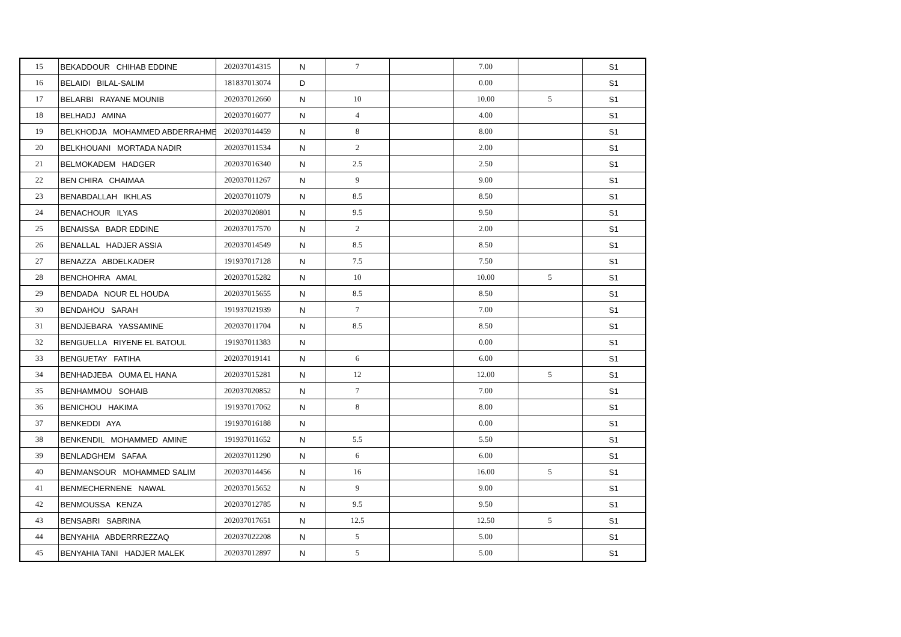| 15 | BEKADDOUR CHIHAB EDDINE | 202037014315 | N | 7 | | 7.00 | | S1 |
| 16 | BELAIDI BILAL-SALIM | 181837013074 | D | | | 0.00 | | S1 |
| 17 | BELARBI RAYANE MOUNIB | 202037012660 | N | 10 | | 10.00 | 5 | S1 |
| 18 | BELHADJ AMINA | 202037016077 | N | 4 | | 4.00 | | S1 |
| 19 | BELKHODJA MOHAMMED ABDERRAHME | 202037014459 | N | 8 | | 8.00 | | S1 |
| 20 | BELKHOUANI MORTADA NADIR | 202037011534 | N | 2 | | 2.00 | | S1 |
| 21 | BELMOKADEM HADGER | 202037016340 | N | 2.5 | | 2.50 | | S1 |
| 22 | BEN CHIRA CHAIMAA | 202037011267 | N | 9 | | 9.00 | | S1 |
| 23 | BENABDALLAH IKHLAS | 202037011079 | N | 8.5 | | 8.50 | | S1 |
| 24 | BENACHOUR ILYAS | 202037020801 | N | 9.5 | | 9.50 | | S1 |
| 25 | BENAISSA BADR EDDINE | 202037017570 | N | 2 | | 2.00 | | S1 |
| 26 | BENALLAL HADJER ASSIA | 202037014549 | N | 8.5 | | 8.50 | | S1 |
| 27 | BENAZZA ABDELKADER | 191937017128 | N | 7.5 | | 7.50 | | S1 |
| 28 | BENCHOHRA AMAL | 202037015282 | N | 10 | | 10.00 | 5 | S1 |
| 29 | BENDADA NOUR EL HOUDA | 202037015655 | N | 8.5 | | 8.50 | | S1 |
| 30 | BENDAHOU SARAH | 191937021939 | N | 7 | | 7.00 | | S1 |
| 31 | BENDJEBARA YASSAMINE | 202037011704 | N | 8.5 | | 8.50 | | S1 |
| 32 | BENGUELLA RIYENE EL BATOUL | 191937011383 | N | | | 0.00 | | S1 |
| 33 | BENGUETAY FATIHA | 202037019141 | N | 6 | | 6.00 | | S1 |
| 34 | BENHADJEBA OUMA EL HANA | 202037015281 | N | 12 | | 12.00 | 5 | S1 |
| 35 | BENHAMMOU SOHAIB | 202037020852 | N | 7 | | 7.00 | | S1 |
| 36 | BENICHOU HAKIMA | 191937017062 | N | 8 | | 8.00 | | S1 |
| 37 | BENKEDDI AYA | 191937016188 | N | | | 0.00 | | S1 |
| 38 | BENKENDIL MOHAMMED AMINE | 191937011652 | N | 5.5 | | 5.50 | | S1 |
| 39 | BENLADGHEM SAFAA | 202037011290 | N | 6 | | 6.00 | | S1 |
| 40 | BENMANSOUR MOHAMMED SALIM | 202037014456 | N | 16 | | 16.00 | 5 | S1 |
| 41 | BENMECHERNENE NAWAL | 202037015652 | N | 9 | | 9.00 | | S1 |
| 42 | BENMOUSSA KENZA | 202037012785 | N | 9.5 | | 9.50 | | S1 |
| 43 | BENSABRI SABRINA | 202037017651 | N | 12.5 | | 12.50 | 5 | S1 |
| 44 | BENYAHIA ABDERRREZZAQ | 202037022208 | N | 5 | | 5.00 | | S1 |
| 45 | BENYAHIA TANI HADJER MALEK | 202037012897 | N | 5 | | 5.00 | | S1 |